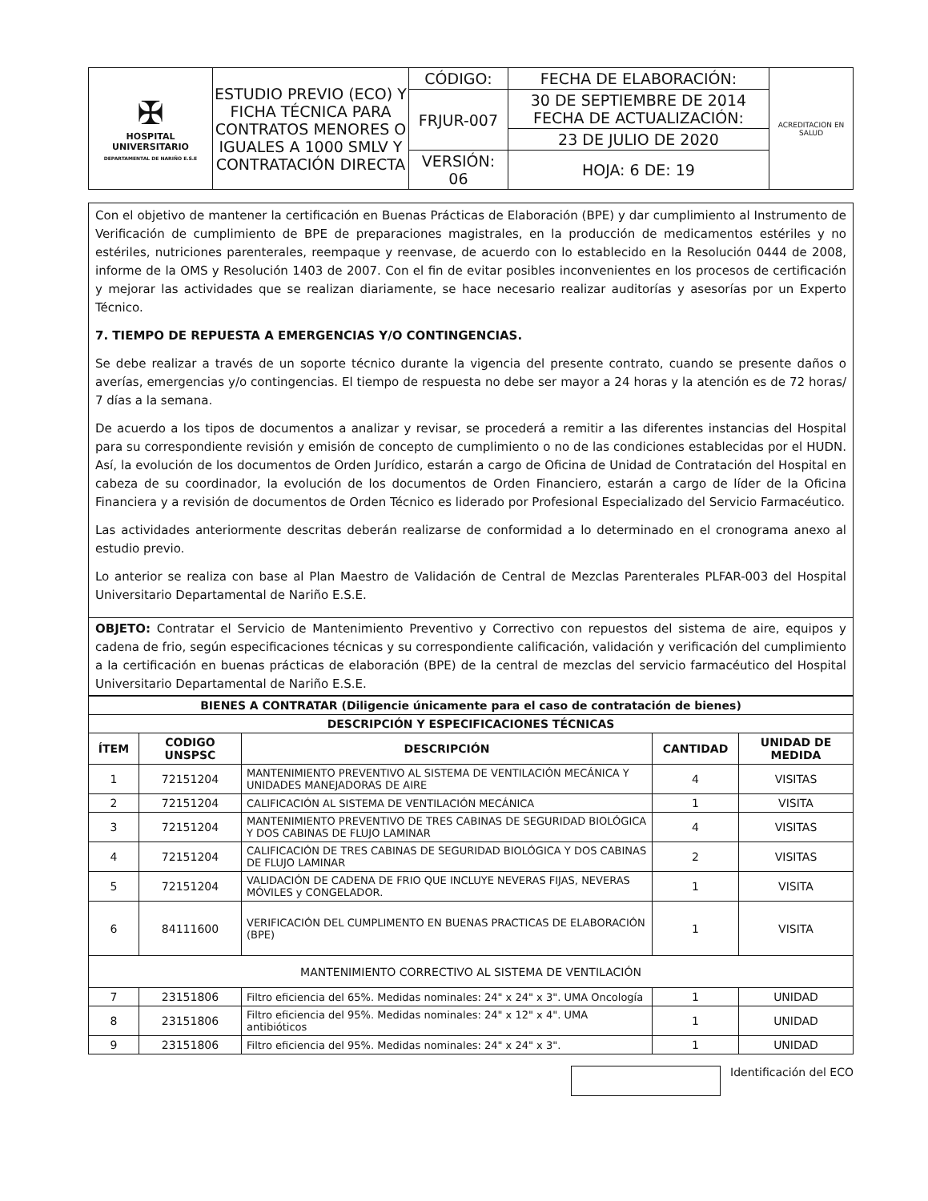| ✠ HOSPITAL UNIVERSITARIO DEPARTAMENTAL DE NARIÑO E.S.E | ESTUDIO PREVIO (ECO) Y FICHA TÉCNICA PARA CONTRATOS MENORES O IGUALES A 1000 SMLV Y CONTRATACIÓN DIRECTA | CÓDIGO: | FECHA DE ELABORACIÓN: | ACREDITACION EN SALUD |
| | | FRJUR-007 | 30 DE SEPTIEMBRE DE 2014 FECHA DE ACTUALIZACIÓN: | |
| | | | 23 DE JULIO DE 2020 | |
| | | VERSIÓN: 06 | HOJA: 6 DE: 19 | |
Con el objetivo de mantener la certificación en Buenas Prácticas de Elaboración (BPE) y dar cumplimiento al Instrumento de Verificación de cumplimiento de BPE de preparaciones magistrales, en la producción de medicamentos estériles y no estériles, nutriciones parenterales, reempaque y reenvase, de acuerdo con lo establecido en la Resolución 0444 de 2008, informe de la OMS y Resolución 1403 de 2007. Con el fin de evitar posibles inconvenientes en los procesos de certificación y mejorar las actividades que se realizan diariamente, se hace necesario realizar auditorías y asesorías por un Experto Técnico.
7. TIEMPO DE REPUESTA A EMERGENCIAS Y/O CONTINGENCIAS.
Se debe realizar a través de un soporte técnico durante la vigencia del presente contrato, cuando se presente daños o averías, emergencias y/o contingencias. El tiempo de respuesta no debe ser mayor a 24 horas y la atención es de 72 horas/ 7 días a la semana.
De acuerdo a los tipos de documentos a analizar y revisar, se procederá a remitir a las diferentes instancias del Hospital para su correspondiente revisión y emisión de concepto de cumplimiento o no de las condiciones establecidas por el HUDN. Así, la evolución de los documentos de Orden Jurídico, estarán a cargo de Oficina de Unidad de Contratación del Hospital en cabeza de su coordinador, la evolución de los documentos de Orden Financiero, estarán a cargo de líder de la Oficina Financiera y a revisión de documentos de Orden Técnico es liderado por Profesional Especializado del Servicio Farmacéutico.
Las actividades anteriormente descritas deberán realizarse de conformidad a lo determinado en el cronograma anexo al estudio previo.
Lo anterior se realiza con base al Plan Maestro de Validación de Central de Mezclas Parenterales PLFAR-003 del Hospital Universitario Departamental de Nariño E.S.E.
OBJETO: Contratar el Servicio de Mantenimiento Preventivo y Correctivo con repuestos del sistema de aire, equipos y cadena de frio, según especificaciones técnicas y su correspondiente calificación, validación y verificación del cumplimiento a la certificación en buenas prácticas de elaboración (BPE) de la central de mezclas del servicio farmacéutico del Hospital Universitario Departamental de Nariño E.S.E.
| BIENES A CONTRATAR (Diligencie únicamente para el caso de contratación de bienes) | | | | |
| --- | --- | --- | --- | --- |
| DESCRIPCIÓN Y ESPECIFICACIONES TÉCNICAS | | | | |
| ÍTEM | CODIGO UNSPSC | DESCRIPCIÓN | CANTIDAD | UNIDAD DE MEDIDA |
| 1 | 72151204 | MANTENIMIENTO PREVENTIVO AL SISTEMA DE VENTILACIÓN MECÁNICA Y UNIDADES MANEJADORAS DE AIRE | 4 | VISITAS |
| 2 | 72151204 | CALIFICACIÓN AL SISTEMA DE VENTILACIÓN MECÁNICA | 1 | VISITA |
| 3 | 72151204 | MANTENIMIENTO PREVENTIVO DE TRES CABINAS DE SEGURIDAD BIOLÓGICA Y DOS CABINAS DE FLUJO LAMINAR | 4 | VISITAS |
| 4 | 72151204 | CALIFICACIÓN DE TRES CABINAS DE SEGURIDAD BIOLÓGICA Y DOS CABINAS DE FLUJO LAMINAR | 2 | VISITAS |
| 5 | 72151204 | VALIDACIÓN DE CADENA DE FRIO QUE INCLUYE NEVERAS FIJAS, NEVERAS MÓVILES y CONGELADOR. | 1 | VISITA |
| 6 | 84111600 | VERIFICACIÓN DEL CUMPLIMENTO EN BUENAS PRACTICAS DE ELABORACIÓN (BPE) | 1 | VISITA |
| MANTENIMIENTO CORRECTIVO AL SISTEMA DE VENTILACIÓN | | | | |
| 7 | 23151806 | Filtro eficiencia del 65%. Medidas nominales: 24" x 24" x 3". UMA Oncología | 1 | UNIDAD |
| 8 | 23151806 | Filtro eficiencia del 95%. Medidas nominales: 24" x 12" x 4". UMA antibióticos | 1 | UNIDAD |
| 9 | 23151806 | Filtro eficiencia del 95%. Medidas nominales: 24" x 24" x 3". | 1 | UNIDAD |
Identificación del ECO